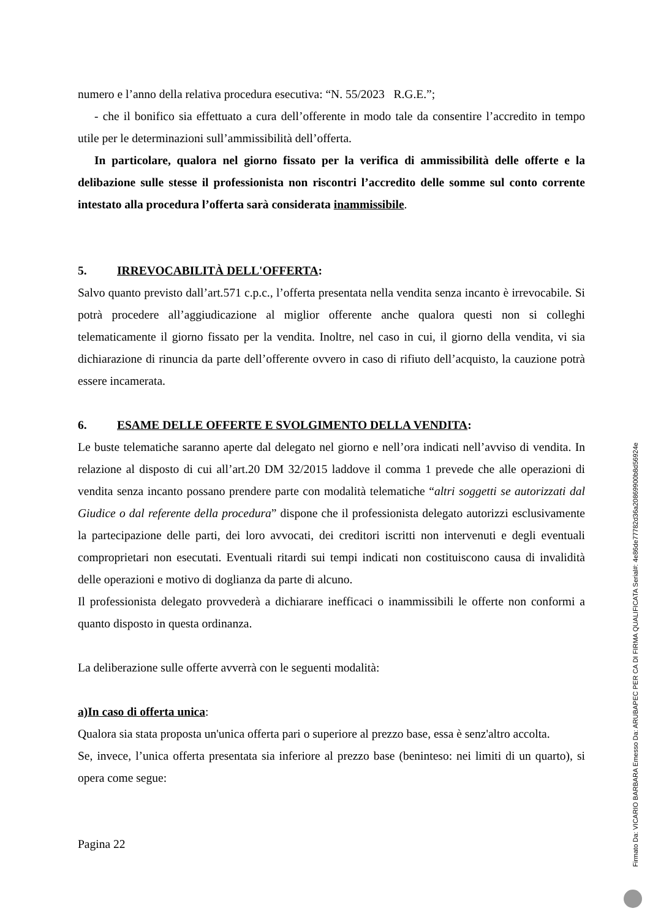numero e l’anno della relativa procedura esecutiva: “N. 55/2023 R.G.E.”;
- che il bonifico sia effettuato a cura dell’offerente in modo tale da consentire l’accredito in tempo utile per le determinazioni sull’ammissibilità dell’offerta.
In particolare, qualora nel giorno fissato per la verifica di ammissibilità delle offerte e la delibazione sulle stesse il professionista non riscontri l’accredito delle somme sul conto corrente intestato alla procedura l’offerta sarà considerata inammissibile.
5. IRREVOCABILITÀ DELL'OFFERTA:
Salvo quanto previsto dall’art.571 c.p.c., l’offerta presentata nella vendita senza incanto è irrevocabile. Si potrà procedere all’aggiudicazione al miglior offerente anche qualora questi non si colleghi telematicamente il giorno fissato per la vendita. Inoltre, nel caso in cui, il giorno della vendita, vi sia dichiarazione di rinuncia da parte dell’offerente ovvero in caso di rifiuto dell’acquisto, la cauzione potrà essere incamerata.
6. ESAME DELLE OFFERTE E SVOLGIMENTO DELLA VENDITA:
Le buste telematiche saranno aperte dal delegato nel giorno e nell’ora indicati nell’avviso di vendita. In relazione al disposto di cui all’art.20 DM 32/2015 laddove il comma 1 prevede che alle operazioni di vendita senza incanto possano prendere parte con modalità telematiche “altri soggetti se autorizzati dal Giudice o dal referente della procedura” dispone che il professionista delegato autorizzi esclusivamente la partecipazione delle parti, dei loro avvocati, dei creditori iscritti non intervenuti e degli eventuali comproprietari non esecutati. Eventuali ritardi sui tempi indicati non costituiscono causa di invalidità delle operazioni e motivo di doglianza da parte di alcuno.
Il professionista delegato provvederà a dichiarare inefficaci o inammissibili le offerte non conformi a quanto disposto in questa ordinanza.
La deliberazione sulle offerte avverrà con le seguenti modalità:
a)In caso di offerta unica:
Qualora sia stata proposta un'unica offerta pari o superiore al prezzo base, essa è senz'altro accolta.
Se, invece, l’unica offerta presentata sia inferiore al prezzo base (beninteso: nei limiti di un quarto), si opera come segue:
Pagina 22
Firmato Da: VICARIO BARBARA Emesso Da: ARUBAPEC PER CA DI FIRMA QUALIFICATA Serial#: 4e86de77782d36a20869900b8d56924e